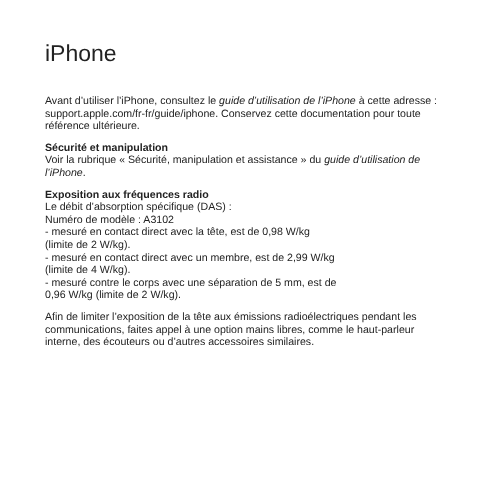iPhone
Avant d’utiliser l’iPhone, consultez le guide d’utilisation de l’iPhone à cette adresse : support.apple.com/fr-fr/guide/iphone. Conservez cette documentation pour toute référence ultérieure.
Sécurité et manipulation
Voir la rubrique « Sécurité, manipulation et assistance » du guide d’utilisation de l’iPhone.
Exposition aux fréquences radio
Le débit d’absorption spécifique (DAS) :
Numéro de modèle : A3102
- mesuré en contact direct avec la tête, est de 0,98 W/kg
(limite de 2 W/kg).
- mesuré en contact direct avec un membre, est de 2,99 W/kg
(limite de 4 W/kg).
- mesuré contre le corps avec une séparation de 5 mm, est de
0,96 W/kg (limite de 2 W/kg).
Afin de limiter l’exposition de la tête aux émissions radioélectriques pendant les communications, faites appel à une option mains libres, comme le haut-parleur interne, des écouteurs ou d’autres accessoires similaires.